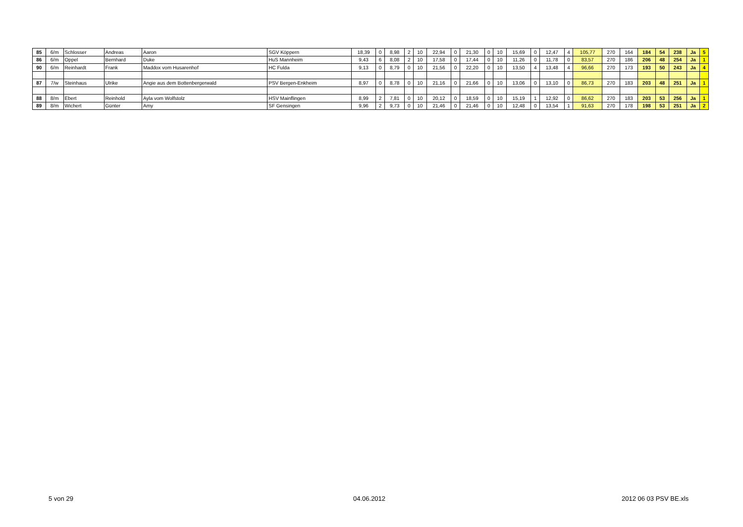| 85 | 6/m | Schlosser | Andreas | Aaron | SGV Köppern | 18,39 | 0 | 8,98 | 2 | 10 | 22,94 | 0 | 21,30 | 0 | 10 | 15,69 | 0 | 12,47 | 4 | 105,77 | 270 | 164 | 184 | 54 | 238 | Ja | 5 |
| 86 | 6/m | Oppel | Bernhard | Duke | HuS Mannheim | 9,43 | 6 | 8,08 | 2 | 10 | 17,58 | 0 | 17,44 | 0 | 10 | 11,26 | 0 | 11,78 | 0 | 83,57 | 270 | 186 | 206 | 48 | 254 | Ja | 1 |
| 90 | 6/m | Reinhardt | Frank | Maddox vom Husarenhof | HC Fulda | 9,13 | 0 | 8,79 | 0 | 10 | 21,56 | 0 | 22,20 | 0 | 10 | 13,50 | 4 | 13,48 | 4 | 96,66 | 270 | 173 | 193 | 50 | 243 | Ja | 4 |
| 87 | 7/w | Steinhaus | Ulrike | Angie aus dem Bottenbergerwald | PSV Bergen-Enkheim | 8,97 | 0 | 8,78 | 0 | 10 | 21,16 | 0 | 21,66 | 0 | 10 | 13,06 | 0 | 13,10 | 0 | 86,73 | 270 | 183 | 203 | 48 | 251 | Ja | 1 |
| 88 | 8/m | Ebert | Reinhold | Ayla vom Wolfstolz | HSV Mainflingen | 8,99 | 2 | 7,81 | 0 | 10 | 20,12 | 0 | 18,59 | 0 | 10 | 15,19 | 1 | 12,92 | 0 | 86,62 | 270 | 183 | 203 | 53 | 256 | Ja | 1 |
| 89 | 8/m | Wichert | Günter | Amy | SF Gensingen | 9,96 | 2 | 9,73 | 0 | 10 | 21,46 | 0 | 21,46 | 0 | 10 | 12,48 | 0 | 13,54 | 1 | 91,63 | 270 | 178 | 198 | 53 | 251 | Ja | 2 |
5 von 29 04.06.2012 2012 06 03 PSV BE.xls